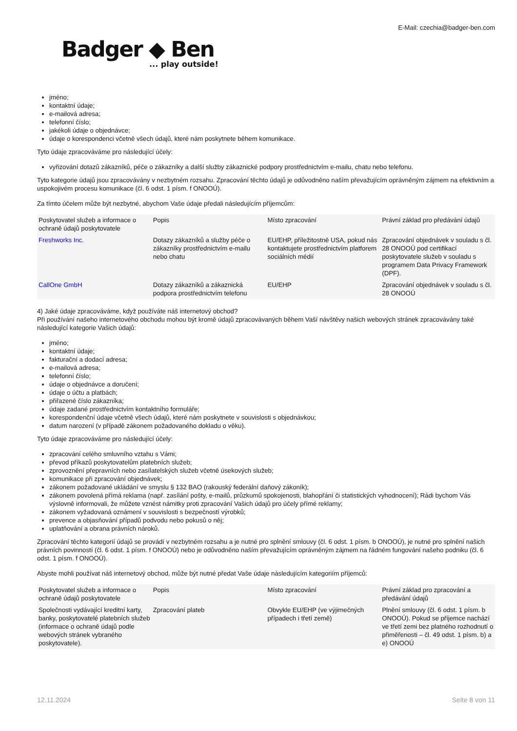E-Mail: czechia@badger-ben.com
Badger ◆ Ben... play outside!
jméno;
kontaktní údaje;
e-mailová adresa;
telefonní číslo;
jakékoli údaje o objednávce;
údaje o korespondenci včetně všech údajů, které nám poskytnete během komunikace.
Tyto údaje zpracováváme pro následující účely:
vyřizování dotazů zákazníků, péče o zákazníky a další služby zákaznické podpory prostřednictvím e-mailu, chatu nebo telefonu.
Tyto kategorie údajů jsou zpracovávány v nezbytném rozsahu. Zpracování těchto údajů je odůvodněno naším převažujícím oprávněným zájmem na efektivním a uspokojivém procesu komunikace (čl. 6 odst. 1 písm. f ONOOÚ).
Za tímto účelem může být nezbytné, abychom Vaše údaje předali následujícím příjemcům:
| Poskytovatel služeb a informace o ochraně údajů poskytovatele | Popis | Místo zpracování | Právní základ pro předávání údajů |
| Freshworks Inc. | Dotazy zákazníků a služby péče o zákazníky prostřednictvím e-mailu nebo chatu | EU/EHP, příležitostně USA, pokud nás kontaktujete prostřednictvím platforem sociálních médií | Zpracování objednávek v souladu s čl. 28 ONOOÚ pod certifikací poskytovatele služeb v souladu s programem Data Privacy Framework (DPF). |
| CallOne GmbH | Dotazy zákazníků a zákaznická podpora prostřednictvím telefonu | EU/EHP | Zpracování objednávek v souladu s čl. 28 ONOOÚ |
4) Jaké údaje zpracováváme, když používáte náš internetový obchod?
Při používání našeho internetového obchodu mohou být kromě údajů zpracovávaných během Vaší návštěvy našich webových stránek zpracovávány také následující kategorie Vašich údajů:
jméno;
kontaktní údaje;
fakturační a dodací adresa;
e-mailová adresa;
telefonní číslo;
údaje o objednávce a doručení;
údaje o účtu a platbách;
přiřazené číslo zákazníka;
údaje zadané prostřednictvím kontaktního formuláře;
korespondenční údaje včetně všech údajů, které nám poskytnete v souvislosti s objednávkou;
datum narození (v případě zákonem požadovaného dokladu o věku).
Tyto údaje zpracováváme pro následující účely:
zpracování celého smluvního vztahu s Vámi;
převod příkazů poskytovatelům platebních služeb;
zprovoznění přepravních nebo zasílatelských služeb včetně úsekových služeb;
komunikace při zpracování objednávek;
zákonem požadované ukládání ve smyslu § 132 BAO (rakouský federální daňový zákoník);
zákonem povolená přímá reklama (např. zasílání pošty, e-mailů, průzkumů spokojenosti, blahopřání či statistických vyhodnocení); Rádi bychom Vás výslovně informovali, že můžete vznést námitky proti zpracování Vašich údajů pro účely přímé reklamy;
zákonem vyžadovaná oznámení v souvislosti s bezpečností výrobků;
prevence a objasňování případů podvodu nebo pokusů o něj;
uplatňování a obrana právních nároků.
Zpracování těchto kategorií údajů se provádí v nezbytném rozsahu a je nutné pro splnění smlouvy (čl. 6 odst. 1 písm. b ONOOÚ), je nutné pro splnění našich právních povinností (čl. 6 odst. 1 písm. f ONOOÚ) nebo je odůvodněno naším převažujícím oprávněným zájmem na řádném fungování našeho podniku (čl. 6 odst. 1 písm. f ONOOÚ).
Abyste mohli používat náš internetový obchod, může být nutné předat Vaše údaje následujícím kategoriím příjemců:
| Poskytovatel služeb a informace o ochraně údajů poskytovatele | Popis | Místo zpracování | Právní základ pro zpracování a předávání údajů |
| Společnosti vydávající kreditní karty, banky, poskytovatelé platebních služeb (informace o ochraně údajů podle webových stránek vybraného poskytovatele). | Zpracování plateb | Obvykle EU/EHP (ve výjimečných případech i třetí země) | Plnění smlouvy (čl. 6 odst. 1 písm. b ONOOÚ). Pokud se příjemce nachází ve třetí zemi bez platného rozhodnutí o přiměřenosti – čl. 49 odst. 1 písm. b) a e) ONOOÚ |
12.11.2024 Seite 8 von 11